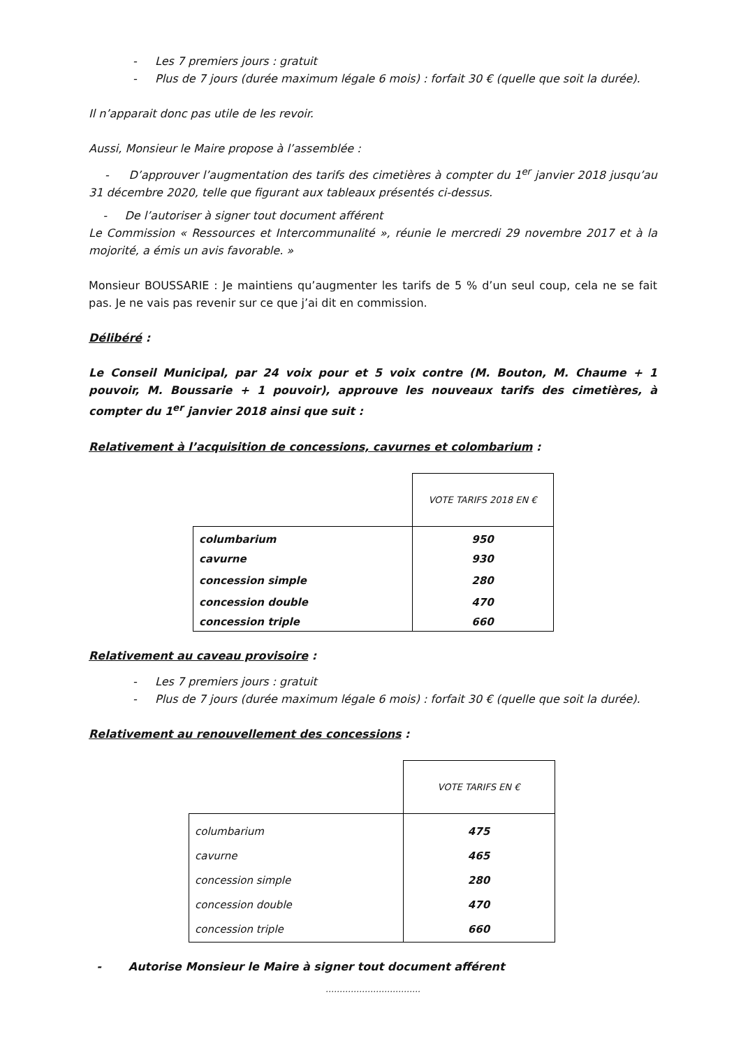- Les 7 premiers jours : gratuit
- Plus de 7 jours (durée maximum légale 6 mois) : forfait 30 € (quelle que soit la durée).
Il n’apparait donc pas utile de les revoir.
Aussi, Monsieur le Maire propose à l’assemblée :
- D’approuver l’augmentation des tarifs des cimetières à compter du 1<sup>er</sup> janvier 2018 jusqu’au 31 décembre 2020, telle que figurant aux tableaux présentés ci-dessus.
- De l’autoriser à signer tout document afférent
Le Commission « Ressources et Intercommunalité », réunie le mercredi 29 novembre 2017 et à la mojorité, a émis un avis favorable. »
Monsieur BOUSSARIE : Je maintiens qu’augmenter les tarifs de 5 % d’un seul coup, cela ne se fait pas. Je ne vais pas revenir sur ce que j’ai dit en commission.
Délibéré :
Le Conseil Municipal, par 24 voix pour et 5 voix contre (M. Bouton, M. Chaume + 1 pouvoir, M. Boussarie + 1 pouvoir), approuve les nouveaux tarifs des cimetières, à compter du 1<sup>er</sup> janvier 2018 ainsi que suit :
Relativement à l’acquisition de concessions, cavurnes et colombarium :
| | VOTE TARIFS 2018 EN € |
| columbarium | 950 |
| cavurne | 930 |
| concession simple | 280 |
| concession double | 470 |
| concession triple | 660 |
Relativement au caveau provisoire :
- Les 7 premiers jours : gratuit
- Plus de 7 jours (durée maximum légale 6 mois) : forfait 30 € (quelle que soit la durée).
Relativement au renouvellement des concessions :
| | VOTE TARIFS EN € |
| columbarium | 475 |
| cavurne | 465 |
| concession simple | 280 |
| concession double | 470 |
| concession triple | 660 |
- Autorise Monsieur le Maire à signer tout document afférent
…………………………….